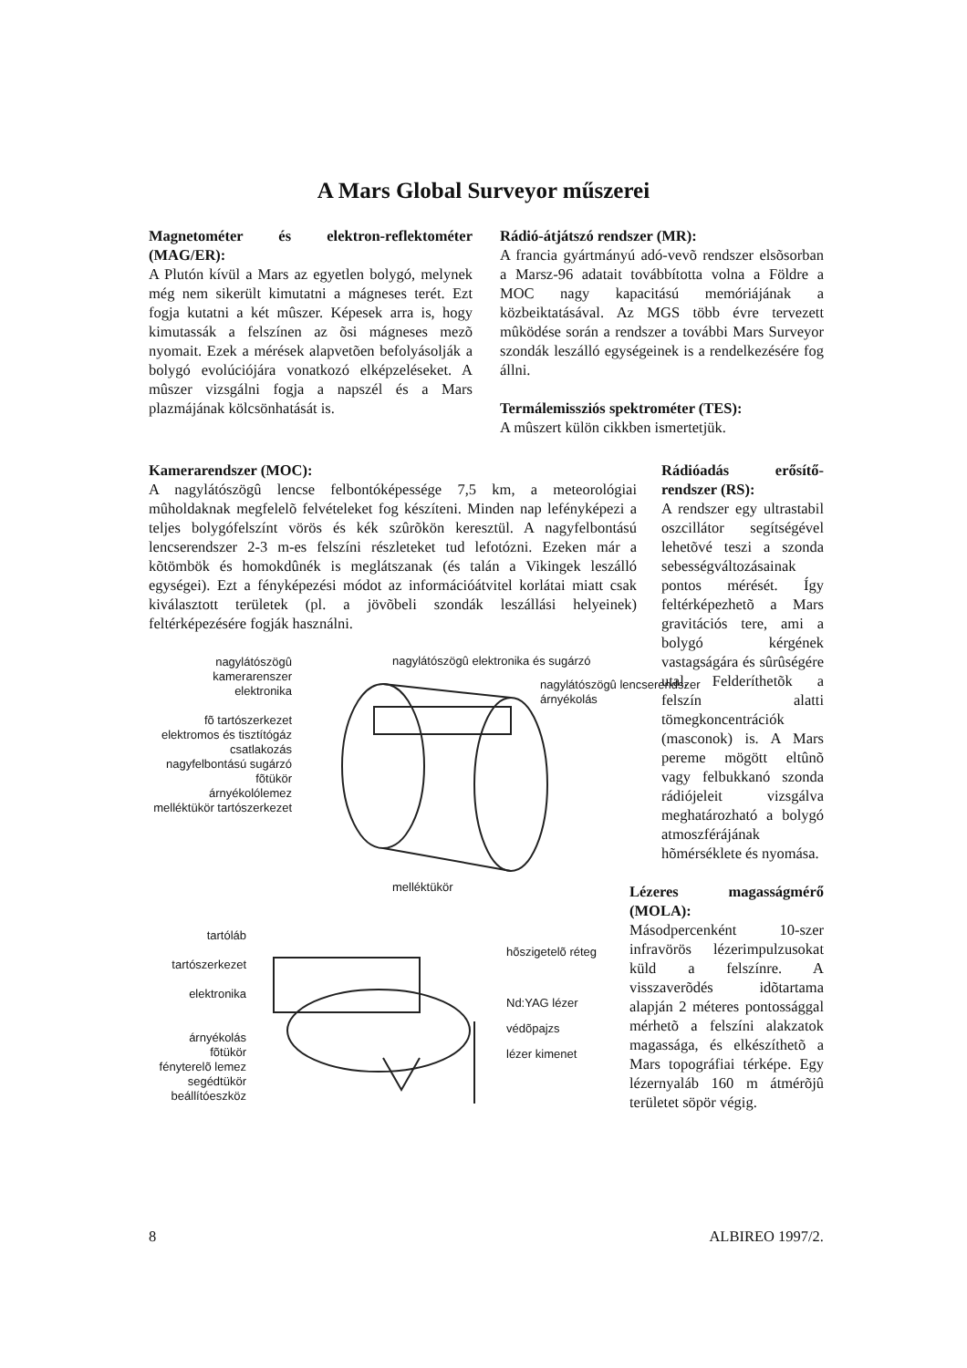A Mars Global Surveyor műszerei
Magnetométer és elektron-reflektométer (MAG/ER):
A Plutón kívül a Mars az egyetlen bolygó, melynek még nem sikerült kimutatni a mágneses terét. Ezt fogja kutatni a két mûszer. Képesek arra is, hogy kimutassák a felszínen az õsi mágneses mezõ nyomait. Ezek a mérések alapvetõen befolyásolják a bolygó evolúciójára vonatkozó elképzeléseket. A mûszer vizsgálni fogja a napszél és a Mars plazmájának kölcsönhatását is.
Rádió-átjátszó rendszer (MR):
A francia gyártmányú adó-vevõ rendszer elsõsorban a Marsz-96 adatait továbbította volna a Földre a MOC nagy kapacitású memóriájának a közbeiktatásával. Az MGS több évre tervezett mûködése során a rendszer a további Mars Surveyor szondák leszálló egységeinek is a rendelkezésére fog állni.
Termálemissziós spektrométer (TES):
A mûszert külön cikkben ismertetjük.
Kamerarendszer (MOC):
A nagylátószögû lencse felbontóképessége 7,5 km, a meteorológiai mûholdaknak megfelelõ felvételeket fog készíteni. Minden nap lefényképezi a teljes bolygófelszínt vörös és kék szûrõkön keresztül. A nagyfelbontású lencserendszer 2-3 m-es felszíni részleteket tud lefotózni. Ezeken már a kõtömbök és homokdûnék is meglátszanak (és talán a Vikingek leszálló egységei). Ezt a fényképezési módot az információátvitel korlátai miatt csak kiválasztott területek (pl. a jövõbeli szondák leszállási helyeinek) feltérképezésére fogják használni.
Rádióadás erősítő-rendszer (RS):
A rendszer egy ultrastabil oszcillátor segítségével lehetõvé teszi a szonda sebességváltozásainak pontos mérését. Így feltérképezhetõ a Mars gravitációs tere, ami a bolygó kérgének vastagságára és sûrûségére utal. Felderíthetõk a felszín alatti tömegkoncentrációk (masconok) is. A Mars pereme mögött eltûnõ vagy felbukkanó szonda rádiójeleit vizsgálva meghatározható a bolygó atmoszférájának hõmérséklete és nyomása.
Lézeres magasságmérő (MOLA):
Másodpercenként 10-szer infravörös lézerimpulzusokat küld a felszínre. A visszaverõdés idõtartama alapján 2 méteres pontossággal mérhetõ a felszíni alakzatok magassága, és elkészíthetõ a Mars topográfiai térképe. Egy lézernyaláb 160 m átmérõjû területet söpör végig.
nagylátószögû kamerarenszer
elektronika
fõ tartószerkezet
elektromos és tisztítógáz csatlakozás
nagyfelbontású sugárzó
fõtükör
árnyékolólemez
melléktükör tartószerkezet
nagylátószögû elektronika és sugárzó
nagylátószögû lencserendszer
árnyékolás
melléktükör
tartóláb
tartószerkezet
elektronika
árnyékolás
fõtükör
fényterelõ lemez
segédtükör
beállítóeszköz
hõszigetelõ réteg
Nd:YAG lézer
védõpajzs
lézer kimenet
8 ALBIREO 1997/2.